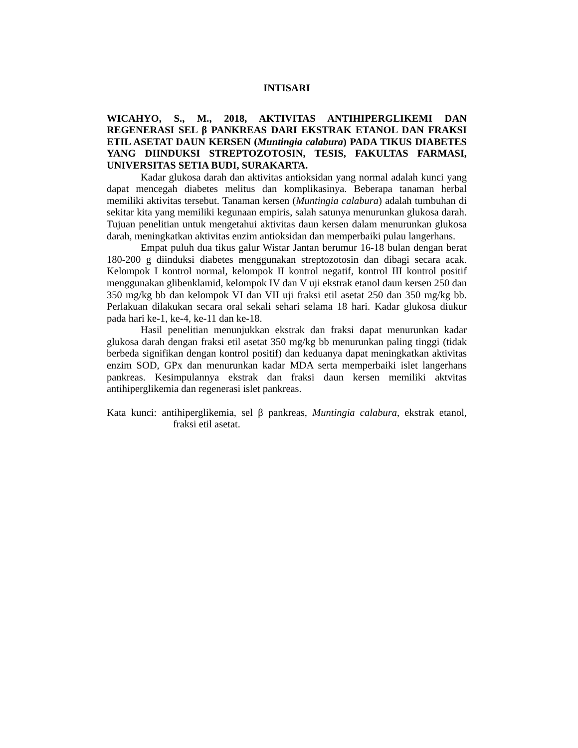INTISARI
WICAHYO, S., M., 2018, AKTIVITAS ANTIHIPERGLIKEMI DAN REGENERASI SEL β PANKREAS DARI EKSTRAK ETANOL DAN FRAKSI ETIL ASETAT DAUN KERSEN (Muntingia calabura) PADA TIKUS DIABETES YANG DIINDUKSI STREPTOZOTOSIN, TESIS, FAKULTAS FARMASI, UNIVERSITAS SETIA BUDI, SURAKARTA.
Kadar glukosa darah dan aktivitas antioksidan yang normal adalah kunci yang dapat mencegah diabetes melitus dan komplikasinya. Beberapa tanaman herbal memiliki aktivitas tersebut. Tanaman kersen (Muntingia calabura) adalah tumbuhan di sekitar kita yang memiliki kegunaan empiris, salah satunya menurunkan glukosa darah. Tujuan penelitian untuk mengetahui aktivitas daun kersen dalam menurunkan glukosa darah, meningkatkan aktivitas enzim antioksidan dan memperbaiki pulau langerhans.
Empat puluh dua tikus galur Wistar Jantan berumur 16-18 bulan dengan berat 180-200 g diinduksi diabetes menggunakan streptozotosin dan dibagi secara acak. Kelompok I kontrol normal, kelompok II kontrol negatif, kontrol III kontrol positif menggunakan glibenklamid, kelompok IV dan V uji ekstrak etanol daun kersen 250 dan 350 mg/kg bb dan kelompok VI dan VII uji fraksi etil asetat 250 dan 350 mg/kg bb. Perlakuan dilakukan secara oral sekali sehari selama 18 hari. Kadar glukosa diukur pada hari ke-1, ke-4, ke-11 dan ke-18.
Hasil penelitian menunjukkan ekstrak dan fraksi dapat menurunkan kadar glukosa darah dengan fraksi etil asetat 350 mg/kg bb menurunkan paling tinggi (tidak berbeda signifikan dengan kontrol positif) dan keduanya dapat meningkatkan aktivitas enzim SOD, GPx dan menurunkan kadar MDA serta memperbaiki islet langerhans pankreas. Kesimpulannya ekstrak dan fraksi daun kersen memiliki aktvitas antihiperglikemia dan regenerasi islet pankreas.
Kata kunci: antihiperglikemia, sel β pankreas, Muntingia calabura, ekstrak etanol, fraksi etil asetat.